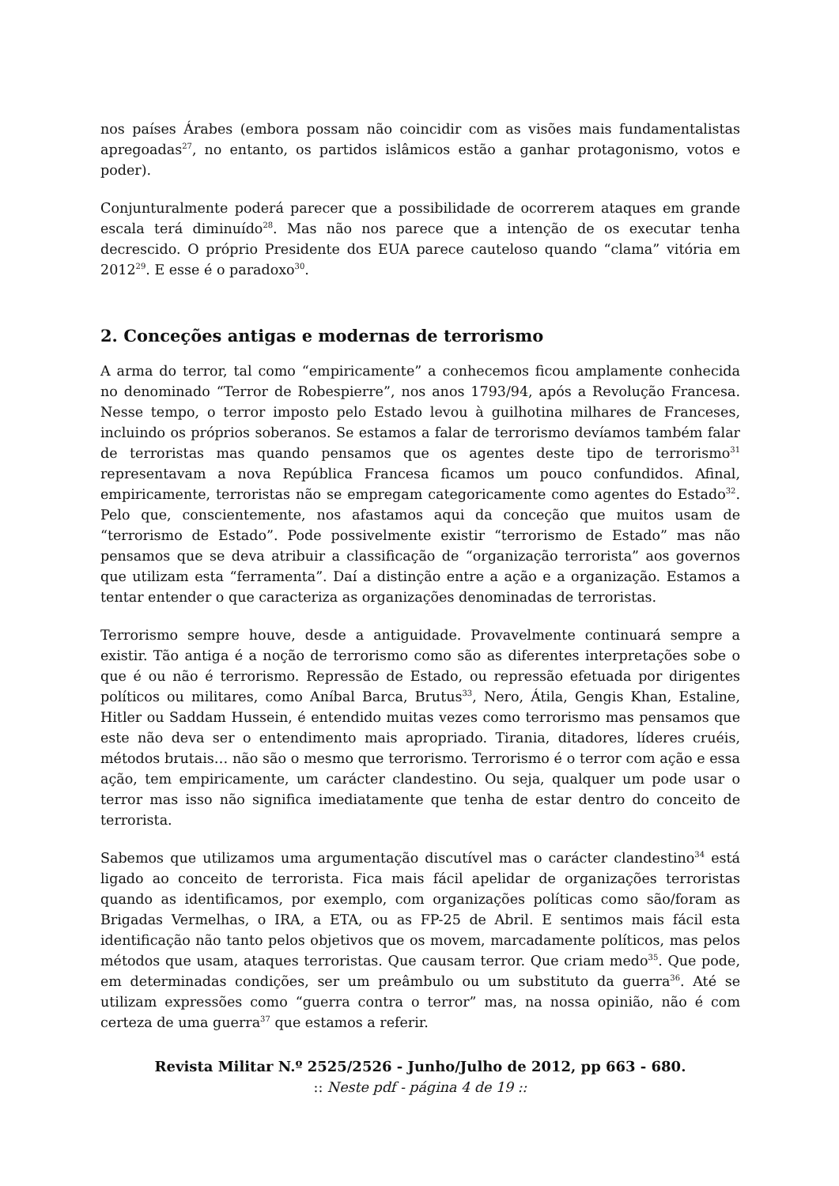nos países Árabes (embora possam não coincidir com as visões mais fundamentalistas apregoadas<sup>27</sup>, no entanto, os partidos islâmicos estão a ganhar protagonismo, votos e poder).
Conjunturalmente poderá parecer que a possibilidade de ocorrerem ataques em grande escala terá diminuído<sup>28</sup>. Mas não nos parece que a intenção de os executar tenha decrescido. O próprio Presidente dos EUA parece cauteloso quando “clama” vitória em 2012<sup>29</sup>. E esse é o paradoxo<sup>30</sup>.
2. Conceções antigas e modernas de terrorismo
A arma do terror, tal como “empiricamente” a conhecemos ficou amplamente conhecida no denominado “Terror de Robespierre”, nos anos 1793/94, após a Revolução Francesa. Nesse tempo, o terror imposto pelo Estado levou à guilhotina milhares de Franceses, incluindo os próprios soberanos. Se estamos a falar de terrorismo devíamos também falar de terroristas mas quando pensamos que os agentes deste tipo de terrorismo<sup>31</sup> representavam a nova República Francesa ficamos um pouco confundidos. Afinal, empiricamente, terroristas não se empregam categoricamente como agentes do Estado<sup>32</sup>. Pelo que, conscientemente, nos afastamos aqui da conceção que muitos usam de “terrorismo de Estado”. Pode possivelmente existir “terrorismo de Estado” mas não pensamos que se deva atribuir a classificação de “organização terrorista” aos governos que utilizam esta “ferramenta”. Daí a distinção entre a ação e a organização. Estamos a tentar entender o que caracteriza as organizações denominadas de terroristas.
Terrorismo sempre houve, desde a antiguidade. Provavelmente continuará sempre a existir. Tão antiga é a noção de terrorismo como são as diferentes interpretações sobe o que é ou não é terrorismo. Repressão de Estado, ou repressão efetuada por dirigentes políticos ou militares, como Aníbal Barca, Brutus<sup>33</sup>, Nero, Átila, Gengis Khan, Estaline, Hitler ou Saddam Hussein, é entendido muitas vezes como terrorismo mas pensamos que este não deva ser o entendimento mais apropriado. Tirania, ditadores, líderes cruéis, métodos brutais… não são o mesmo que terrorismo. Terrorismo é o terror com ação e essa ação, tem empiricamente, um carácter clandestino. Ou seja, qualquer um pode usar o terror mas isso não significa imediatamente que tenha de estar dentro do conceito de terrorista.
Sabemos que utilizamos uma argumentação discutível mas o carácter clandestino<sup>34</sup> está ligado ao conceito de terrorista. Fica mais fácil apelidar de organizações terroristas quando as identificamos, por exemplo, com organizações políticas como são/foram as Brigadas Vermelhas, o IRA, a ETA, ou as FP-25 de Abril. E sentimos mais fácil esta identificação não tanto pelos objetivos que os movem, marcadamente políticos, mas pelos métodos que usam, ataques terroristas. Que causam terror. Que criam medo<sup>35</sup>. Que pode, em determinadas condições, ser um preâmbulo ou um substituto da guerra<sup>36</sup>. Até se utilizam expressões como “guerra contra o terror” mas, na nossa opinião, não é com certeza de uma guerra<sup>37</sup> que estamos a referir.
Revista Militar N.º 2525/2526 - Junho/Julho de 2012, pp 663 - 680.
:: Neste pdf - página 4 de 19 ::